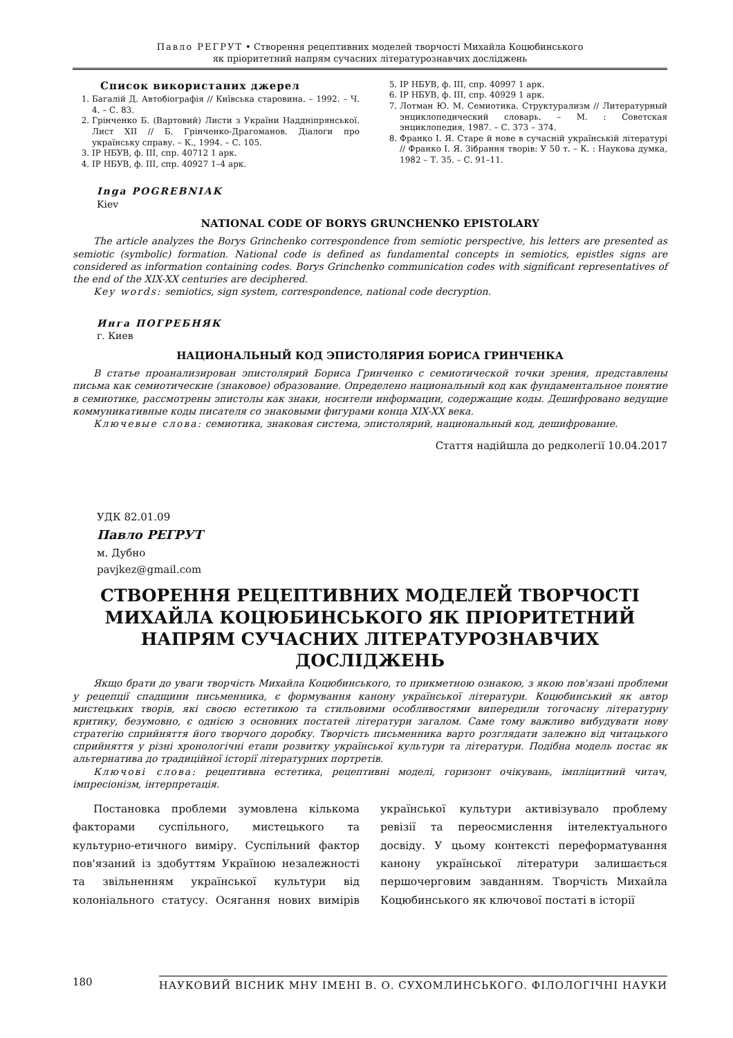Павло РЕГРУТ • Створення рецептивних моделей творчості Михайла Коцюбинського
як пріоритетний напрям сучасних літературознавчих досліджень
Список використаних джерел
1. Багалій Д. Автобіографія // Київська старовина. – 1992. – Ч. 4. – С. 83.
2. Грінченко Б. (Вартовий) Листи з України Наддніпрянської. Лист XII // Б. Грінченко-Драгоманов. Діалоги про українську справу. – К., 1994. – С. 105.
3. ІР НБУВ, ф. ІІІ, спр. 40712 1 арк.
4. ІР НБУВ, ф. ІІІ, спр. 40927 1–4 арк.
5. ІР НБУВ, ф. ІІІ, спр. 40997 1 арк.
6. ІР НБУВ, ф. ІІІ, спр. 40929 1 арк.
7. Лотман Ю. М. Семиотика. Структурализм // Литературный энциклопедический словарь. – М. : Советская энциклопедия, 1987. – С. 373 – 374.
8. Франко І. Я. Старе й нове в сучасній українській літературі // Франко І. Я. Зібрання творів: У 50 т. – К. : Наукова думка, 1982 – Т. 35. – С. 91–11.
Inga POGREBNIAK
Kiev
NATIONAL CODE OF BORYS GRUNCHENKO EPISTOLARY
The article analyzes the Borys Grinchenko correspondence from semiotic perspective, his letters are presented as semiotic (symbolic) formation. National code is defined as fundamental concepts in semiotics, epistles signs are considered as information containing codes. Borys Grinchenko communication codes with significant representatives of the end of the XIX-XX centuries are deciphered.
Key words: semiotics, sign system, correspondence, national code decryption.
Инга ПОГРЕБНЯК
г. Киев
НАЦИОНАЛЬНЫЙ КОД ЭПИСТОЛЯРИЯ БОРИСА ГРИНЧЕНКА
В статье проанализирован эпистолярий Бориса Гринченко с семиотической точки зрения, представлены письма как семиотические (знаковое) образование. Определено национальный код как фундаментальное понятие в семиотике, рассмотрены эпистолы как знаки, носители информации, содержащие коды. Дешифровано ведущие коммуникативные коды писателя со знаковыми фигурами конца XIX-XX века.
Ключевые слова: семиотика, знаковая система, эпистолярий, национальный код, дешифрование.
Стаття надійшла до редколегії 10.04.2017
УДК 82.01.09
Павло РЕГРУТ
м. Дубно
pavjkez@gmail.com
СТВОРЕННЯ РЕЦЕПТИВНИХ МОДЕЛЕЙ ТВОРЧОСТІ МИХАЙЛА КОЦЮБИНСЬКОГО ЯК ПРІОРИТЕТНИЙ НАПРЯМ СУЧАСНИХ ЛІТЕРАТУРОЗНАВЧИХ ДОСЛІДЖЕНЬ
Якщо брати до уваги творчість Михайла Коцюбинського, то прикметною ознакою, з якою пов'язані проблеми у рецепції спадщини письменника, є формування канону української літератури. Коцюбинський як автор мистецьких творів, які своєю естетикою та стильовими особливостями випередили тогочасну літературну критику, безумовно, є однією з основних постатей літератури загалом. Саме тому важливо вибудувати нову стратегію сприйняття його творчого доробку. Творчість письменника варто розглядати залежно від читацького сприйняття у різні хронологічні етапи розвитку української культури та літератури. Подібна модель постає як альтернатива до традиційної історії літературних портретів.
Ключові слова: рецептивна естетика, рецептивні моделі, горизонт очікувань, імпліцитний читач, імпресіонізм, інтерпретація.
Постановка проблеми зумовлена кількома факторами суспільного, мистецького та культурно-етичного виміру. Суспільний фактор пов'язаний із здобуттям Україною незалежності та звільненням української культури від колоніального статусу. Осягання нових вимірів української культури активізувало проблему ревізії та переосмислення інтелектуального досвіду. У цьому контексті переформатування канону української літератури залишається першочерговим завданням. Творчість Михайла Коцюбинського як ключової постаті в історії
180 НАУКОВИЙ ВІСНИК МНУ ІМЕНІ В. О. СУХОМЛИНСЬКОГО. ФІЛОЛОГІЧНІ НАУКИ